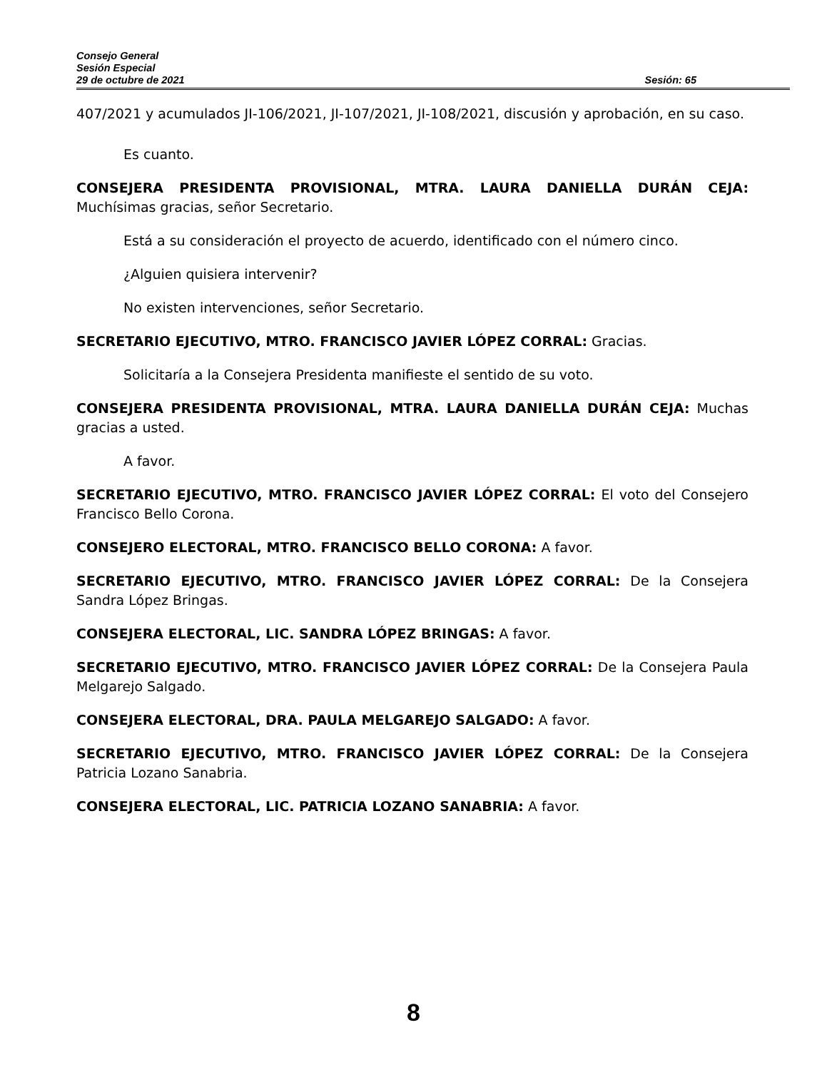Consejo General
Sesión Especial
29 de octubre de 2021 Sesión: 65
407/2021 y acumulados JI-106/2021, JI-107/2021, JI-108/2021, discusión y aprobación, en su caso.
Es cuanto.
CONSEJERA PRESIDENTA PROVISIONAL, MTRA. LAURA DANIELLA DURÁN CEJA: Muchísimas gracias, señor Secretario.
Está a su consideración el proyecto de acuerdo, identificado con el número cinco.
¿Alguien quisiera intervenir?
No existen intervenciones, señor Secretario.
SECRETARIO EJECUTIVO, MTRO. FRANCISCO JAVIER LÓPEZ CORRAL: Gracias.
Solicitaría a la Consejera Presidenta manifieste el sentido de su voto.
CONSEJERA PRESIDENTA PROVISIONAL, MTRA. LAURA DANIELLA DURÁN CEJA: Muchas gracias a usted.
A favor.
SECRETARIO EJECUTIVO, MTRO. FRANCISCO JAVIER LÓPEZ CORRAL: El voto del Consejero Francisco Bello Corona.
CONSEJERO ELECTORAL, MTRO. FRANCISCO BELLO CORONA: A favor.
SECRETARIO EJECUTIVO, MTRO. FRANCISCO JAVIER LÓPEZ CORRAL: De la Consejera Sandra López Bringas.
CONSEJERA ELECTORAL, LIC. SANDRA LÓPEZ BRINGAS: A favor.
SECRETARIO EJECUTIVO, MTRO. FRANCISCO JAVIER LÓPEZ CORRAL: De la Consejera Paula Melgarejo Salgado.
CONSEJERA ELECTORAL, DRA. PAULA MELGAREJO SALGADO: A favor.
SECRETARIO EJECUTIVO, MTRO. FRANCISCO JAVIER LÓPEZ CORRAL: De la Consejera Patricia Lozano Sanabria.
CONSEJERA ELECTORAL, LIC. PATRICIA LOZANO SANABRIA: A favor.
8